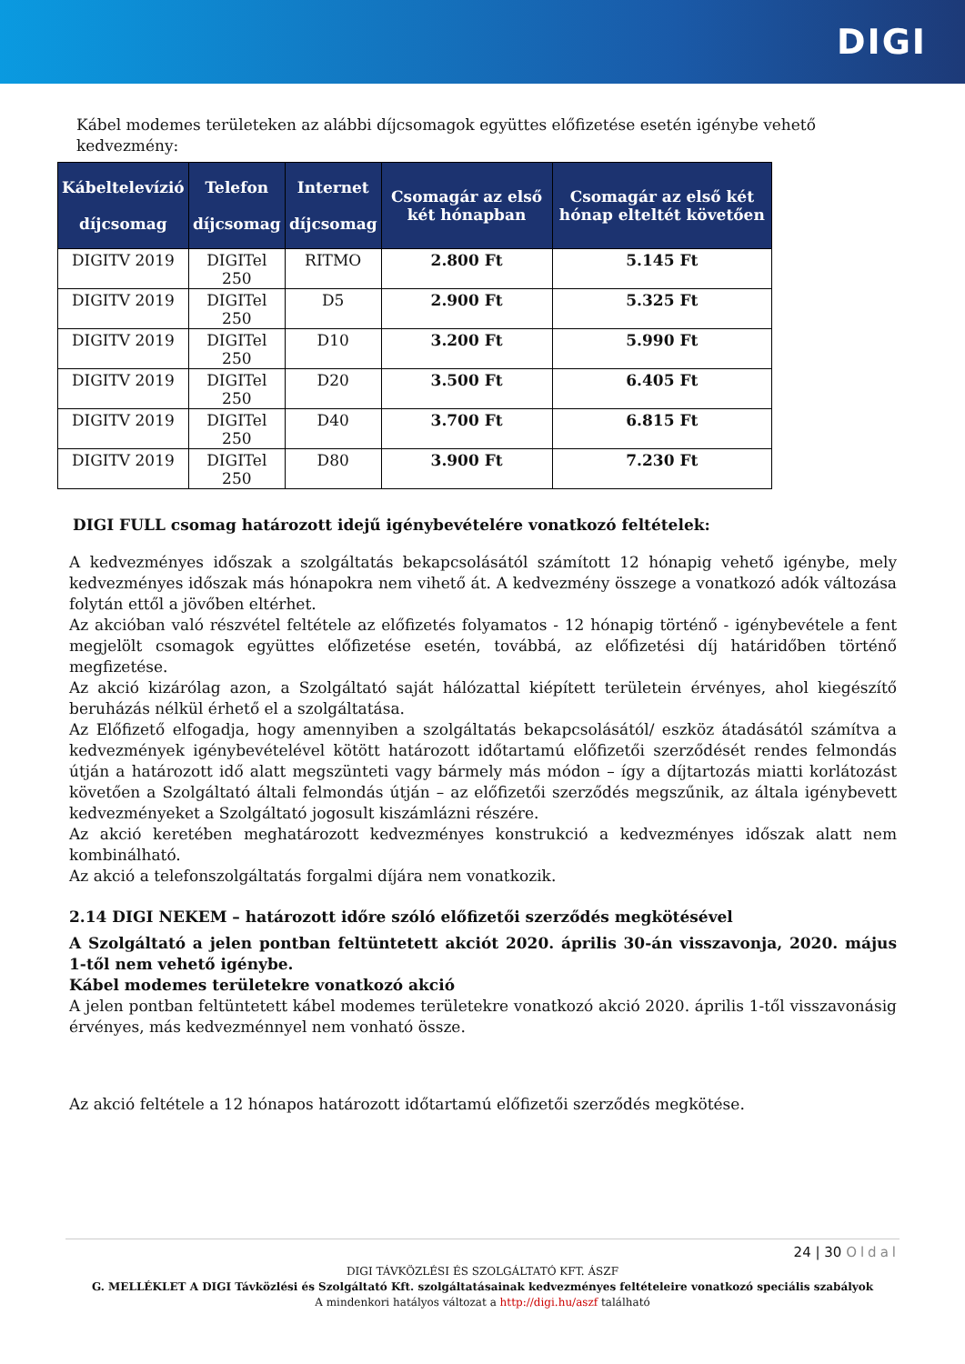DIGI
Kábel modemes területeken az alábbi díjcsomagok együttes előfizetése esetén igénybe vehető kedvezmény:
| Kábeltelevízió díjcsomag | Telefon díjcsomag | Internet díjcsomag | Csomagár az első két hónapban | Csomagár az első két hónap elteltét követően |
| --- | --- | --- | --- | --- |
| DIGITV 2019 | DIGITel 250 | RITMO | 2.800 Ft | 5.145 Ft |
| DIGITV 2019 | DIGITel 250 | D5 | 2.900 Ft | 5.325 Ft |
| DIGITV 2019 | DIGITel 250 | D10 | 3.200 Ft | 5.990 Ft |
| DIGITV 2019 | DIGITel 250 | D20 | 3.500 Ft | 6.405 Ft |
| DIGITV 2019 | DIGITel 250 | D40 | 3.700 Ft | 6.815 Ft |
| DIGITV 2019 | DIGITel 250 | D80 | 3.900 Ft | 7.230 Ft |
DIGI FULL csomag határozott idejű igénybevételére vonatkozó feltételek:
A kedvezményes időszak a szolgáltatás bekapcsolásától számított 12 hónapig vehető igénybe, mely kedvezményes időszak más hónapokra nem vihető át. A kedvezmény összege a vonatkozó adók változása folytán ettől a jövőben eltérhet.
Az akcióban való részvétel feltétele az előfizetés folyamatos - 12 hónapig történő - igénybevétele a fent megjelölt csomagok együttes előfizetése esetén, továbbá, az előfizetési díj határidőben történő megfizetése.
Az akció kizárólag azon, a Szolgáltató saját hálózattal kiépített területein érvényes, ahol kiegészítő beruházás nélkül érhető el a szolgáltatása.
Az Előfizető elfogadja, hogy amennyiben a szolgáltatás bekapcsolásától/ eszköz átadásától számítva a kedvezmények igénybevételével kötött határozott időtartamú előfizetői szerződését rendes felmondás útján a határozott idő alatt megszünteti vagy bármely más módon – így a díjtartozás miatti korlátozást követően a Szolgáltató általi felmondás útján – az előfizetői szerződés megszűnik, az általa igénybevett kedvezményeket a Szolgáltató jogosult kiszámlázni részére.
Az akció keretében meghatározott kedvezményes konstrukció a kedvezményes időszak alatt nem kombinálható.
Az akció a telefonszolgáltatás forgalmi díjára nem vonatkozik.
2.14 DIGI NEKEM – határozott időre szóló előfizetői szerződés megkötésével
A Szolgáltató a jelen pontban feltüntetett akciót 2020. április 30-án visszavonja, 2020. május 1-től nem vehető igénybe.
Kábel modemes területekre vonatkozó akció
A jelen pontban feltüntetett kábel modemes területekre vonatkozó akció 2020. április 1-től visszavonásig érvényes, más kedvezménnyel nem vonható össze.
Az akció feltétele a 12 hónapos határozott időtartamú előfizetői szerződés megkötése.
24 | 30 Oldal
DIGI TÁVKÖZLÉSI ÉS SZOLGÁLTATÓ KFT. ÁSZF
G. MELLÉKLET A DIGI Távközlési és Szolgáltató Kft. szolgáltatásainak kedvezményes feltételeire vonatkozó speciális szabályok
A mindenkori hatályos változat a http://digi.hu/aszf található